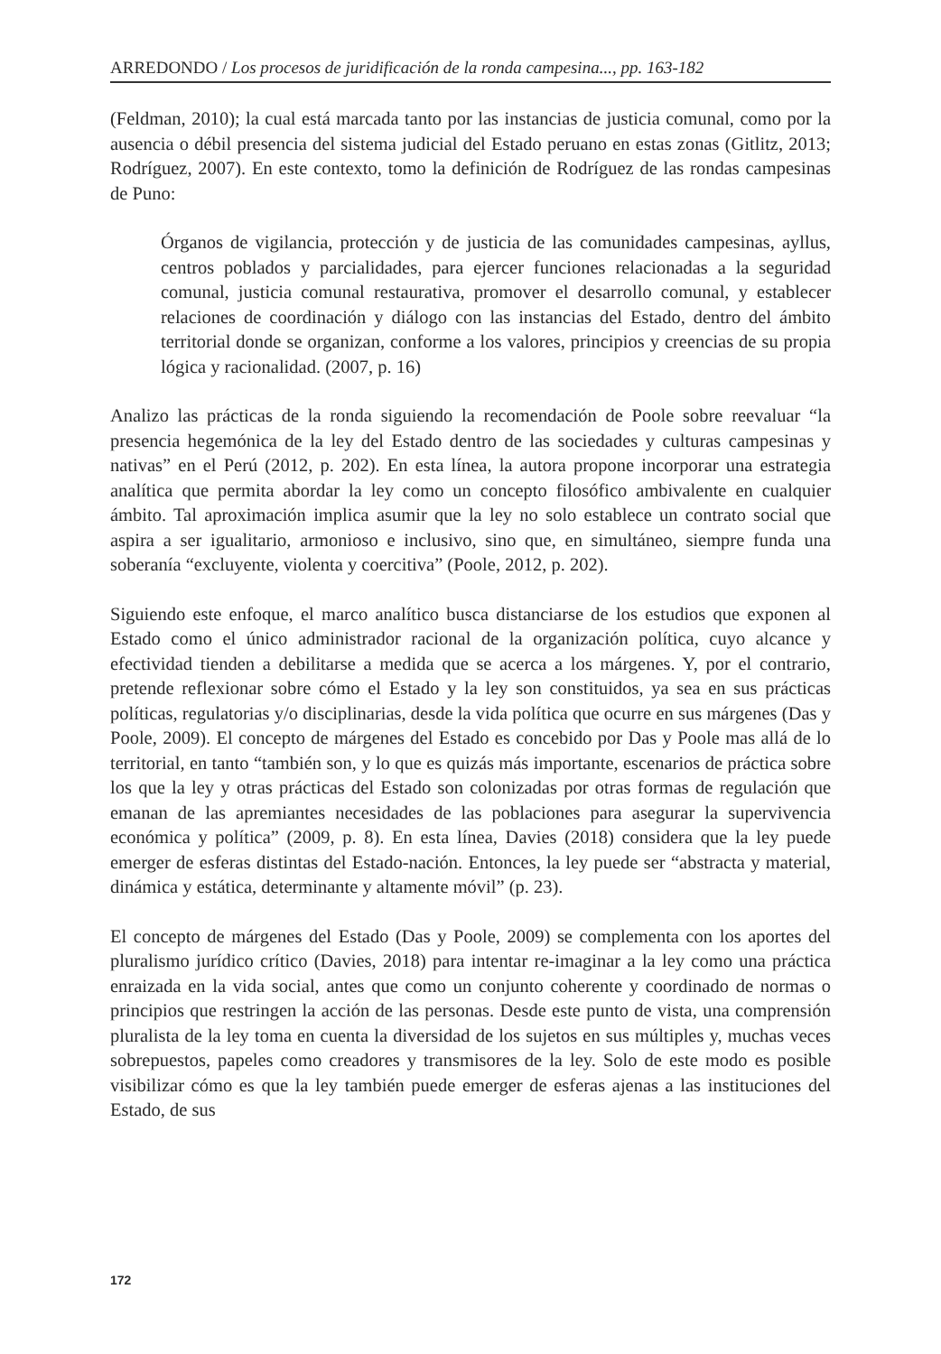ARREDONDO / Los procesos de juridificación de la ronda campesina..., pp. 163-182
(Feldman, 2010); la cual está marcada tanto por las instancias de justicia comunal, como por la ausencia o débil presencia del sistema judicial del Estado peruano en estas zonas (Gitlitz, 2013; Rodríguez, 2007). En este contexto, tomo la definición de Rodríguez de las rondas campesinas de Puno:
Órganos de vigilancia, protección y de justicia de las comunidades campesinas, ayllus, centros poblados y parcialidades, para ejercer funciones relacionadas a la seguridad comunal, justicia comunal restaurativa, promover el desarrollo comunal, y establecer relaciones de coordinación y diálogo con las instancias del Estado, dentro del ámbito territorial donde se organizan, conforme a los valores, principios y creencias de su propia lógica y racionalidad. (2007, p. 16)
Analizo las prácticas de la ronda siguiendo la recomendación de Poole sobre reevaluar “la presencia hegemónica de la ley del Estado dentro de las sociedades y culturas campesinas y nativas” en el Perú (2012, p. 202). En esta línea, la autora propone incorporar una estrategia analítica que permita abordar la ley como un concepto filosófico ambivalente en cualquier ámbito. Tal aproximación implica asumir que la ley no solo establece un contrato social que aspira a ser igualitario, armonioso e inclusivo, sino que, en simultáneo, siempre funda una soberanía “excluyente, violenta y coercitiva” (Poole, 2012, p. 202).
Siguiendo este enfoque, el marco analítico busca distanciarse de los estudios que exponen al Estado como el único administrador racional de la organización política, cuyo alcance y efectividad tienden a debilitarse a medida que se acerca a los márgenes. Y, por el contrario, pretende reflexionar sobre cómo el Estado y la ley son constituidos, ya sea en sus prácticas políticas, regulatorias y/o disciplinarias, desde la vida política que ocurre en sus márgenes (Das y Poole, 2009). El concepto de márgenes del Estado es concebido por Das y Poole mas allá de lo territorial, en tanto “también son, y lo que es quizás más importante, escenarios de práctica sobre los que la ley y otras prácticas del Estado son colonizadas por otras formas de regulación que emanan de las apremiantes necesidades de las poblaciones para asegurar la supervivencia económica y política” (2009, p. 8). En esta línea, Davies (2018) considera que la ley puede emerger de esferas distintas del Estado-nación. Entonces, la ley puede ser “abstracta y material, dinámica y estática, determinante y altamente móvil” (p. 23).
El concepto de márgenes del Estado (Das y Poole, 2009) se complementa con los aportes del pluralismo jurídico crítico (Davies, 2018) para intentar re-imaginar a la ley como una práctica enraizada en la vida social, antes que como un conjunto coherente y coordinado de normas o principios que restringen la acción de las personas. Desde este punto de vista, una comprensión pluralista de la ley toma en cuenta la diversidad de los sujetos en sus múltiples y, muchas veces sobrepuestos, papeles como creadores y transmisores de la ley. Solo de este modo es posible visibilizar cómo es que la ley también puede emerger de esferas ajenas a las instituciones del Estado, de sus
172